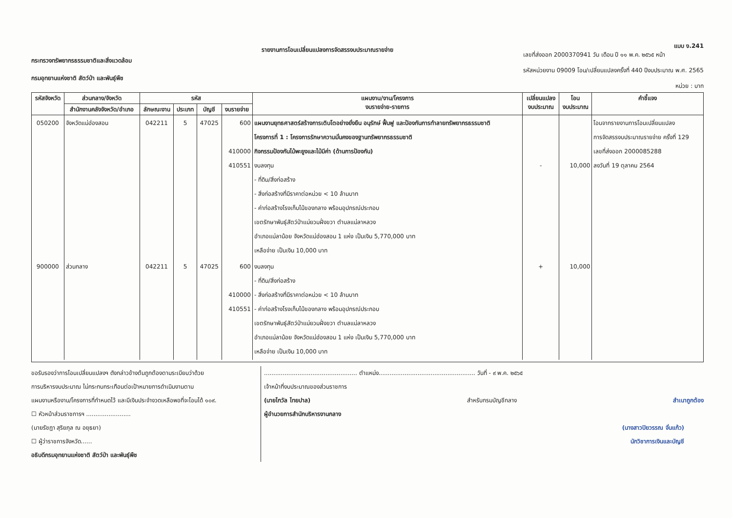กระทรวงทรัพยากรธรรมชาติและสิ่งแวดล้อม
กรมอุทยานแห่งชาติ สัตว์ป่า และพันธุ์พืช
รายงานการโอนเปลี่ยนแปลงการจัดสรรงบประมาณรายจ่าย
แบบ ง.241
เลขที่ส่งออก 2000370941 วัน เดือน ปี ๑๑ พ.ค. ๒๕๖๕ หน้า
รหัสหน่วยงาน 09009 โอน/เปลี่ยนแปลงครั้งที่ 440 ปีงบประมาณ พ.ศ. 2565
หน่วย : บาท
| รหัสจังหวัด | ส่วนกลาง/จังหวัด | รหัส | | | | แผนงาน/งาน/โครงการ งบรายจ่าย-รายการ | เปลี่ยนแปลง งบประมาณ | โอน งบประมาณ | คำชี้แจง |
| --- | --- | --- | --- | --- | --- | --- | --- | --- | --- |
| | สำนักงานคลังจังหวัด/อำเภอ | ลักษณะงาน | ประเภท | บัญชี | งบรายจ่าย | | | | |
| 050200 | จังหวัดแม่ฮ่องสอน | 042211 | 5 | 47025 | 600 410000 410551 | แผนงานยุทธศาสตร์สร้างการเติบโตอย่างยั่งยืน อนุรักษ์ ฟื้นฟู และป้องกันการทำลายทรัพยากรธรรมชาติ โครงการที่ 1 : โครงการรักษาความมั่นคงของฐานทรัพยากรธรรมชาติ กิจกรรมป้องกันไม้พะยูงและไม้มีค่า (ด้านการป้องกัน) งบลงทุน - ที่ดิน/สิ่งก่อสร้าง - สิ่งก่อสร้างที่มีราคาต่อหน่วย < 10 ล้านบาท - ค่าก่อสร้างโรงเก็บไม้ของกลาง พร้อมอุปกรณ์ประกอบ เขตรักษาพันธุ์สัตว์ป่าแม่ยวมฝั่งขวา ตำบลแม่ลาหลวง อำเภอแม่ลาน้อย จังหวัดแม่ฮ่องสอน 1 แห่ง เป็นเงิน 5,770,000 บาท เหลือจ่าย เป็นเงิน 10,000 บาท | - | 10,000 | โอนจากรายงานการโอนเปลี่ยนแปลง การจัดสรรงบประมาณรายจ่าย ครั้งที่ 129 เลขที่ส่งออก 2000085288 ลงวันที่ 19 ตุลาคม 2564 |
| 900000 | ส่วนกลาง | 042211 | 5 | 47025 | 600 410000 410551 | งบลงทุน - ที่ดิน/สิ่งก่อสร้าง - สิ่งก่อสร้างที่มีราคาต่อหน่วย < 10 ล้านบาท - ค่าก่อสร้างโรงเก็บไม้ของกลาง พร้อมอุปกรณ์ประกอบ เขตรักษาพันธุ์สัตว์ป่าแม่ยวมฝั่งขวา ตำบลแม่ลาหลวง อำเภอแม่ลาน้อย จังหวัดแม่ฮ่องสอน 1 แห่ง เป็นเงิน 5,770,000 บาท เหลือจ่าย เป็นเงิน 10,000 บาท | + | 10,000 | |
ขอรับรองว่าการโอนเปลี่ยนแปลงฯ ดังกล่าวข้างต้นถูกต้องตามระเบียบว่าด้วย
การบริหารงบประมาณ ไม่กระทบกระเทือนต่อเป้าหมายการดำเนินงานตาม
แผนงานหรืองาน/โครงการที่กำหนดไว้ และมีเงินประจำงวดเหลือพอที่จะโอนได้ ๑๐๙.
☐ หัวหน้าส่วนราชการฯ ........................
(นายรัชฎา สุริยภุล ณ อยุธยา)
☐ ผู้ว่าราชการจังหวัด......
อธิบดีกรมอุทยานแห่งชาติ สัตว์ป่า และพันธุ์พืช
.................................................. ตำแหน่ง.................................................... วันที่ - ๙ พ.ค. ๒๕๖๕
เจ้าหน้าที่งบประมาณของส่วนราชการ
(นายไกวัล ไทยปาล) สำหรับกรมบัญชีกลาง สำเนาถูกต้อง
ผู้อำนวยการสำนักบริหารงานกลาง
(นางสาวปิยวรรณ จั่นแก้ว)
นักวิชาการเงินและบัญชี